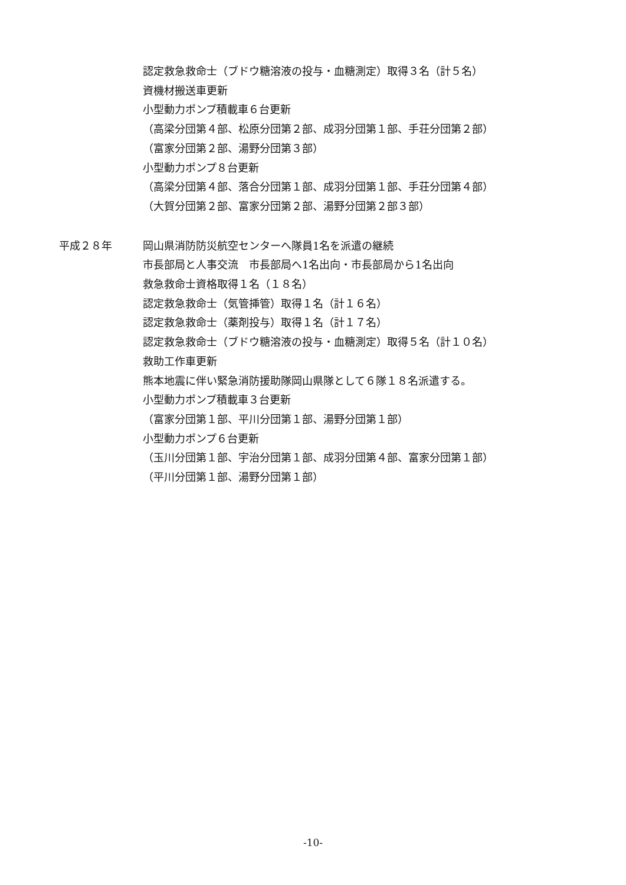認定救急救命士（ブドウ糖溶液の投与・血糖測定）取得３名（計５名）
資機材搬送車更新
小型動力ポンプ積載車６台更新
（高梁分団第４部、松原分団第２部、成羽分団第１部、手荘分団第２部）
（富家分団第２部、湯野分団第３部）
小型動力ポンプ８台更新
（高梁分団第４部、落合分団第１部、成羽分団第１部、手荘分団第４部）
（大賀分団第２部、富家分団第２部、湯野分団第２部３部）
平成２８年 岡山県消防防災航空センターへ隊員1名を派遣の継続
市長部局と人事交流　市長部局へ1名出向・市長部局から1名出向
救急救命士資格取得１名（１８名）
認定救急救命士（気管挿管）取得１名（計１６名）
認定救急救命士（薬剤投与）取得１名（計１７名）
認定救急救命士（ブドウ糖溶液の投与・血糖測定）取得５名（計１０名）
救助工作車更新
熊本地震に伴い緊急消防援助隊岡山県隊として６隊１８名派遣する。
小型動力ポンプ積載車３台更新
（富家分団第１部、平川分団第１部、湯野分団第１部）
小型動力ポンプ６台更新
（玉川分団第１部、宇治分団第１部、成羽分団第４部、富家分団第１部）
（平川分団第１部、湯野分団第１部）
-10-